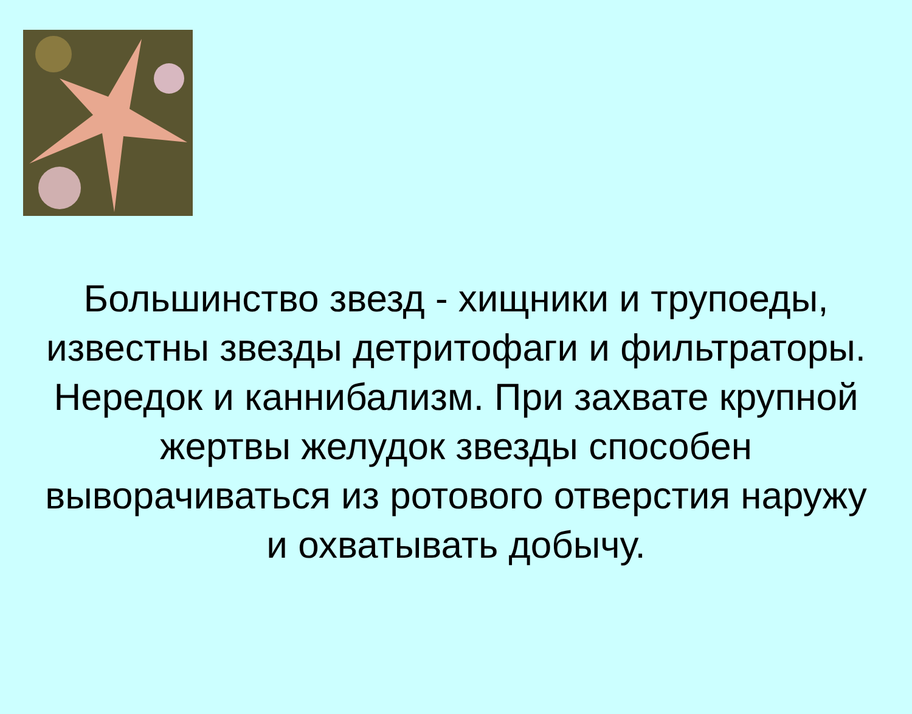Большинство звезд - хищники и трупоеды, известны звезды детритофаги и фильтраторы. Нередок и каннибализм. При захвате крупной жертвы желудок звезды способен выворачиваться из ротового отверстия наружу и охватывать добычу.